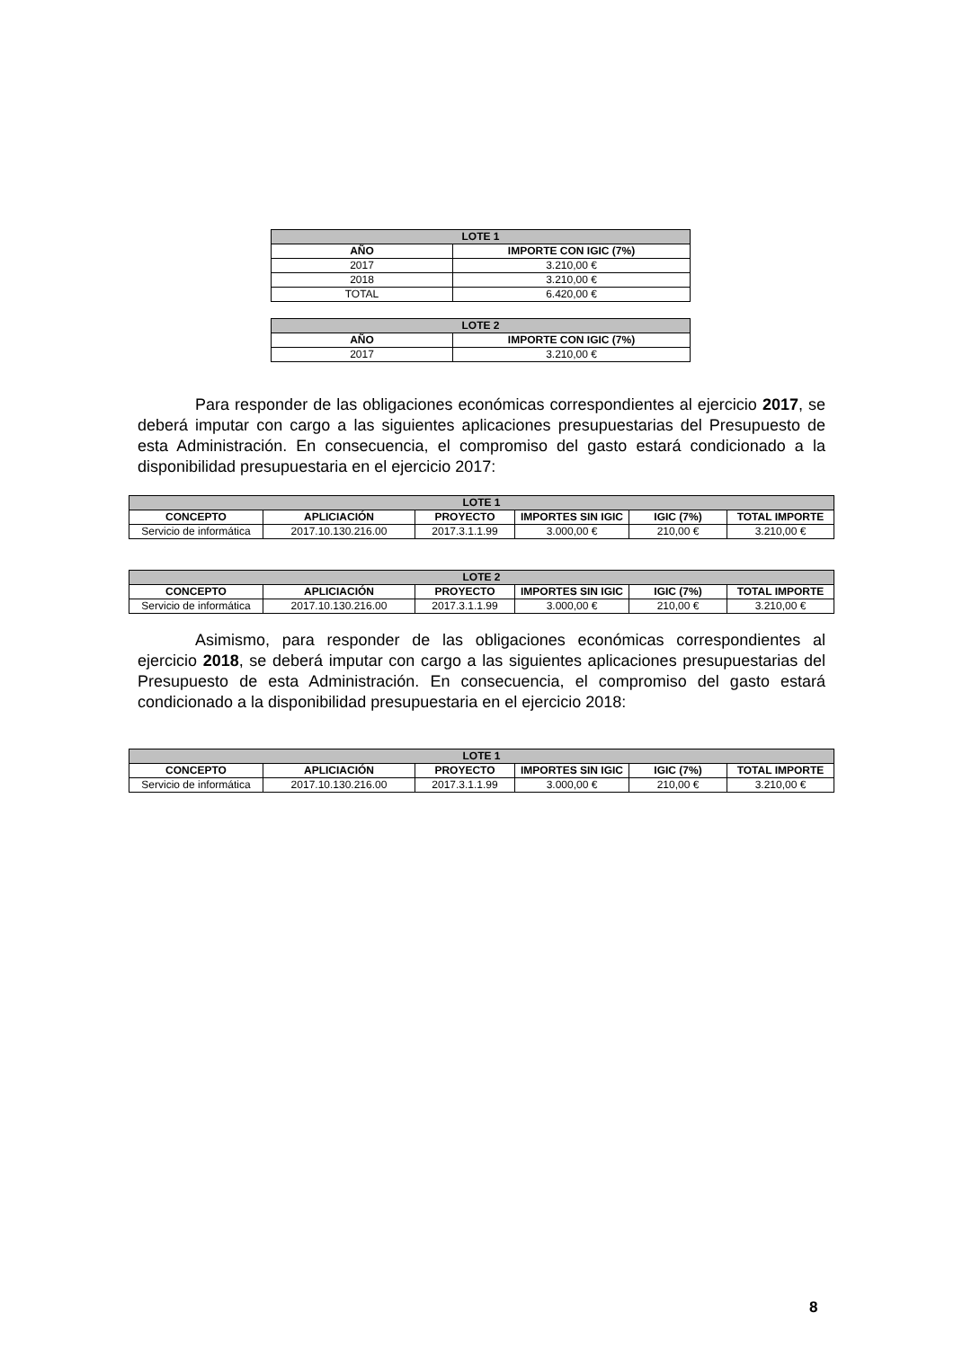| LOTE 1 | |
| --- | --- |
| AÑO | IMPORTE CON IGIC (7%) |
| 2017 | 3.210,00 € |
| 2018 | 3.210,00 € |
| TOTAL | 6.420,00 € |
| LOTE 2 | |
| --- | --- |
| AÑO | IMPORTE CON IGIC (7%) |
| 2017 | 3.210,00 € |
Para responder de las obligaciones económicas correspondientes al ejercicio 2017, se deberá imputar con cargo a las siguientes aplicaciones presupuestarias del Presupuesto de esta Administración. En consecuencia, el compromiso del gasto estará condicionado a la disponibilidad presupuestaria en el ejercicio 2017:
| LOTE 1 | | | | | |
| --- | --- | --- | --- | --- | --- |
| CONCEPTO | APLICIACIÓN | PROYECTO | IMPORTES SIN IGIC | IGIC (7%) | TOTAL IMPORTE |
| Servicio de informática | 2017.10.130.216.00 | 2017.3.1.1.99 | 3.000,00 € | 210,00 € | 3.210,00 € |
| LOTE 2 | | | | | |
| --- | --- | --- | --- | --- | --- |
| CONCEPTO | APLICIACIÓN | PROYECTO | IMPORTES SIN IGIC | IGIC (7%) | TOTAL IMPORTE |
| Servicio de informática | 2017.10.130.216.00 | 2017.3.1.1.99 | 3.000,00 € | 210,00 € | 3.210,00 € |
Asimismo, para responder de las obligaciones económicas correspondientes al ejercicio 2018, se deberá imputar con cargo a las siguientes aplicaciones presupuestarias del Presupuesto de esta Administración. En consecuencia, el compromiso del gasto estará condicionado a la disponibilidad presupuestaria en el ejercicio 2018:
| LOTE 1 | | | | | |
| --- | --- | --- | --- | --- | --- |
| CONCEPTO | APLICIACIÓN | PROYECTO | IMPORTES SIN IGIC | IGIC (7%) | TOTAL IMPORTE |
| Servicio de informática | 2017.10.130.216.00 | 2017.3.1.1.99 | 3.000,00 € | 210,00 € | 3.210,00 € |
8